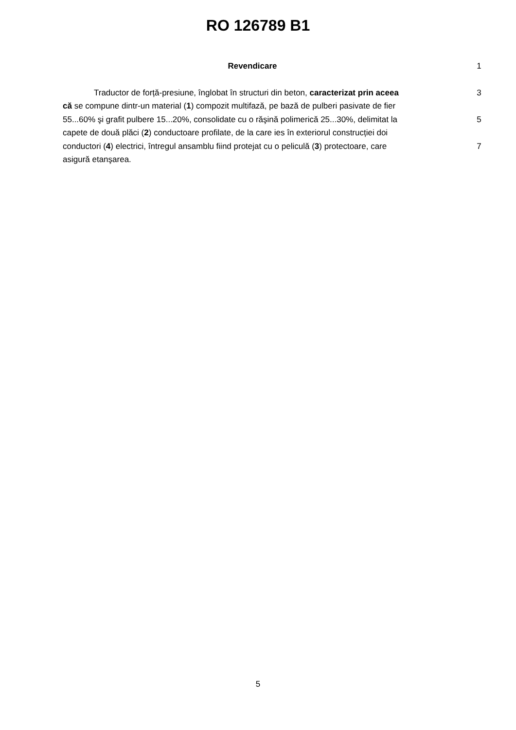RO 126789 B1
Revendicare 1
Traductor de forță-presiune, înglobat în structuri din beton, caracterizat prin aceea
3
că se compune dintr-un material (1) compozit multifază, pe bază de pulberi pasivate de fier
55...60% şi grafit pulbere 15...20%, consolidate cu o răşină polimerică 25...30%, delimitat la
5
capete de două plăci (2) conductoare profilate, de la care ies în exteriorul construcției doi
conductori (4) electrici, întregul ansamblu fiind protejat cu o peliculă (3) protectoare, care
7
asigură etanşarea.
5